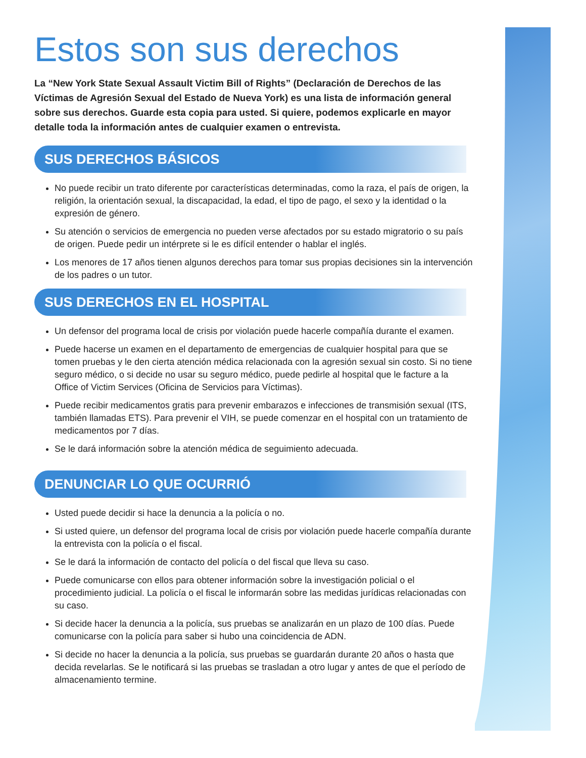Estos son sus derechos
La “New York State Sexual Assault Victim Bill of Rights” (Declaración de Derechos de las Víctimas de Agresión Sexual del Estado de Nueva York) es una lista de información general sobre sus derechos. Guarde esta copia para usted. Si quiere, podemos explicarle en mayor detalle toda la información antes de cualquier examen o entrevista.
SUS DERECHOS BÁSICOS
No puede recibir un trato diferente por características determinadas, como la raza, el país de origen, la religión, la orientación sexual, la discapacidad, la edad, el tipo de pago, el sexo y la identidad o la expresión de género.
Su atención o servicios de emergencia no pueden verse afectados por su estado migratorio o su país de origen. Puede pedir un intérprete si le es difícil entender o hablar el inglés.
Los menores de 17 años tienen algunos derechos para tomar sus propias decisiones sin la intervención de los padres o un tutor.
SUS DERECHOS EN EL HOSPITAL
Un defensor del programa local de crisis por violación puede hacerle compañía durante el examen.
Puede hacerse un examen en el departamento de emergencias de cualquier hospital para que se tomen pruebas y le den cierta atención médica relacionada con la agresión sexual sin costo. Si no tiene seguro médico, o si decide no usar su seguro médico, puede pedirle al hospital que le facture a la Office of Victim Services (Oficina de Servicios para Víctimas).
Puede recibir medicamentos gratis para prevenir embarazos e infecciones de transmisión sexual (ITS, también llamadas ETS). Para prevenir el VIH, se puede comenzar en el hospital con un tratamiento de medicamentos por 7 días.
Se le dará información sobre la atención médica de seguimiento adecuada.
DENUNCIAR LO QUE OCURRIÓ
Usted puede decidir si hace la denuncia a la policía o no.
Si usted quiere, un defensor del programa local de crisis por violación puede hacerle compañía durante la entrevista con la policía o el fiscal.
Se le dará la información de contacto del policía o del fiscal que lleva su caso.
Puede comunicarse con ellos para obtener información sobre la investigación policial o el procedimiento judicial. La policía o el fiscal le informarán sobre las medidas jurídicas relacionadas con su caso.
Si decide hacer la denuncia a la policía, sus pruebas se analizarán en un plazo de 100 días. Puede comunicarse con la policía para saber si hubo una coincidencia de ADN.
Si decide no hacer la denuncia a la policía, sus pruebas se guardarán durante 20 años o hasta que decida revelarlas. Se le notificará si las pruebas se trasladan a otro lugar y antes de que el período de almacenamiento termine.